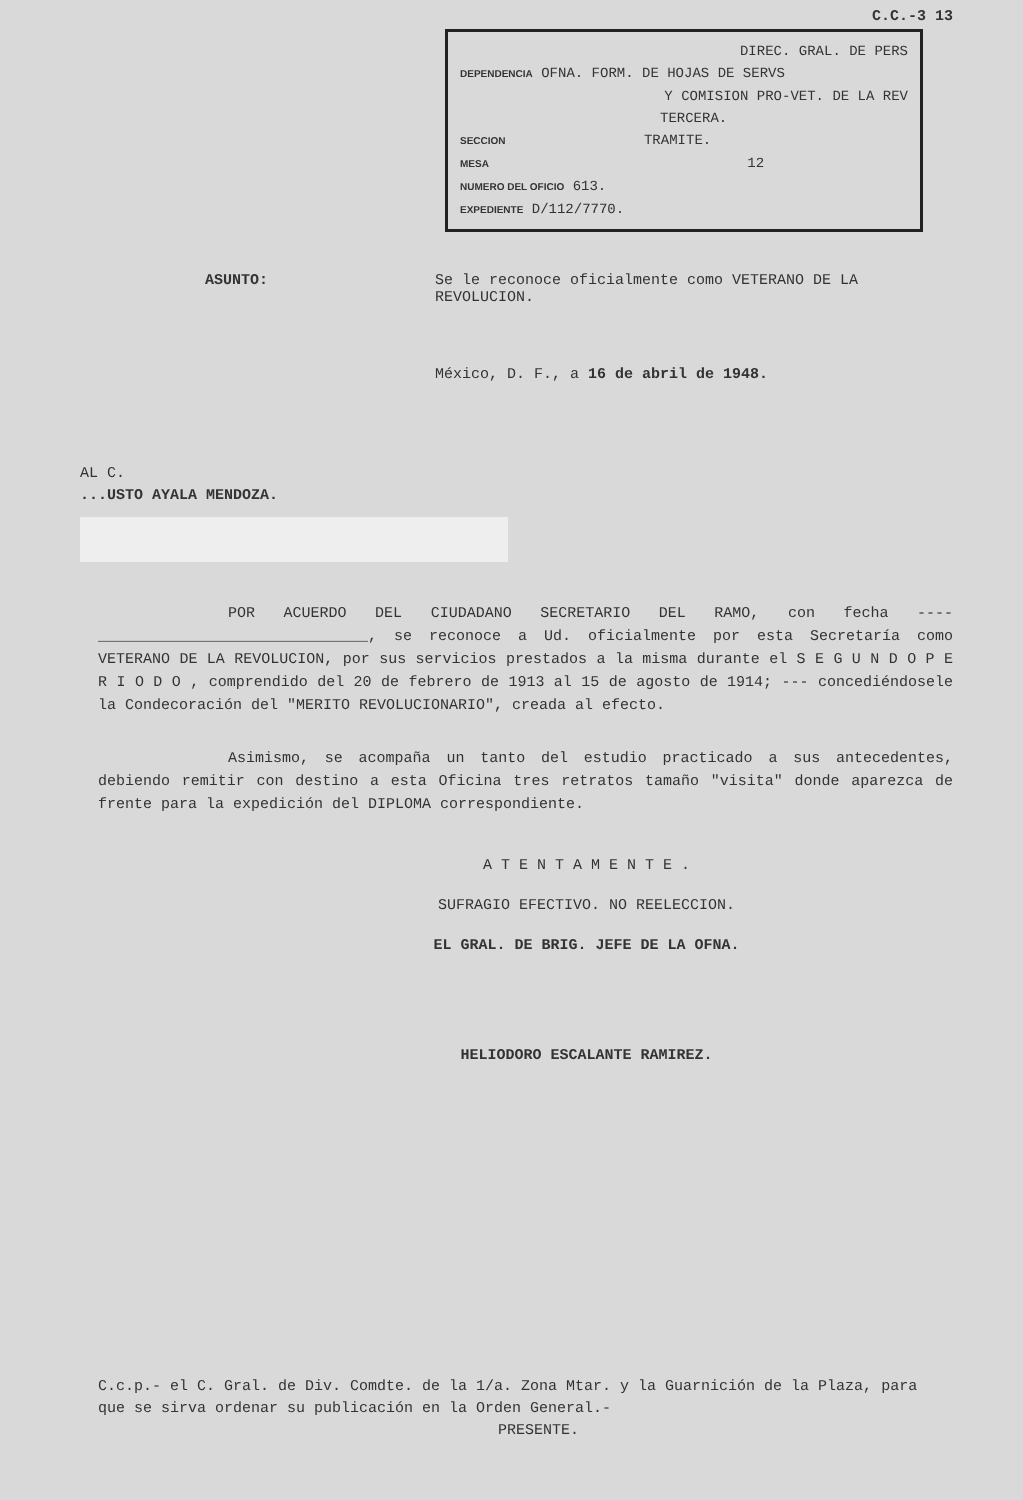C.C.-3 13
DIREC. GRAL. DE PERS
DEPENDENCIA OFNA. FORM. DE HOJAS DE SERVS
Y COMISION PRO-VET. DE LA REV
TERCERA.
SECCION TRAMITE.
MESA 12
NUMERO DEL OFICIO 613.
EXPEDIENTE D/112/7770.
ASUNTO: Se le reconoce oficialmente como VETERANO DE LA REVOLUCION.
México, D. F., a 16 de abril de 1948.
AL C.
...USTO AYALA MENDOZA.
POR ACUERDO DEL CIUDADANO SECRETARIO DEL RAMO, con fecha ---- ______________________________, se reconoce a Ud. oficialmente por esta Secretaría como VETERANO DE LA REVOLUCION, por sus servicios prestados a la misma durante el S E G U N D O P E R I O D O , comprendido del 20 de febrero de 1913 al 15 de agosto de 1914; --- concediéndosele la Condecoración del "MERITO REVOLUCIONARIO", creada al efecto.
Asimismo, se acompaña un tanto del estudio practicado a sus antecedentes, debiendo remitir con destino a esta Oficina tres retratos tamaño "visita" donde aparezca de frente para la expedición del DIPLOMA correspondiente.
A T E N T A M E N T E .
SUFRAGIO EFECTIVO. NO REELECCION.
EL GRAL. DE BRIG. JEFE DE LA OFNA.
HELIODORO ESCALANTE RAMIREZ.
C.c.p.- el C. Gral. de Div. Comdte. de la 1/a. Zona Mtar. y la Guarnición de la Plaza, para que se sirva ordenar su publicación en la Orden General.- PRESENTE.